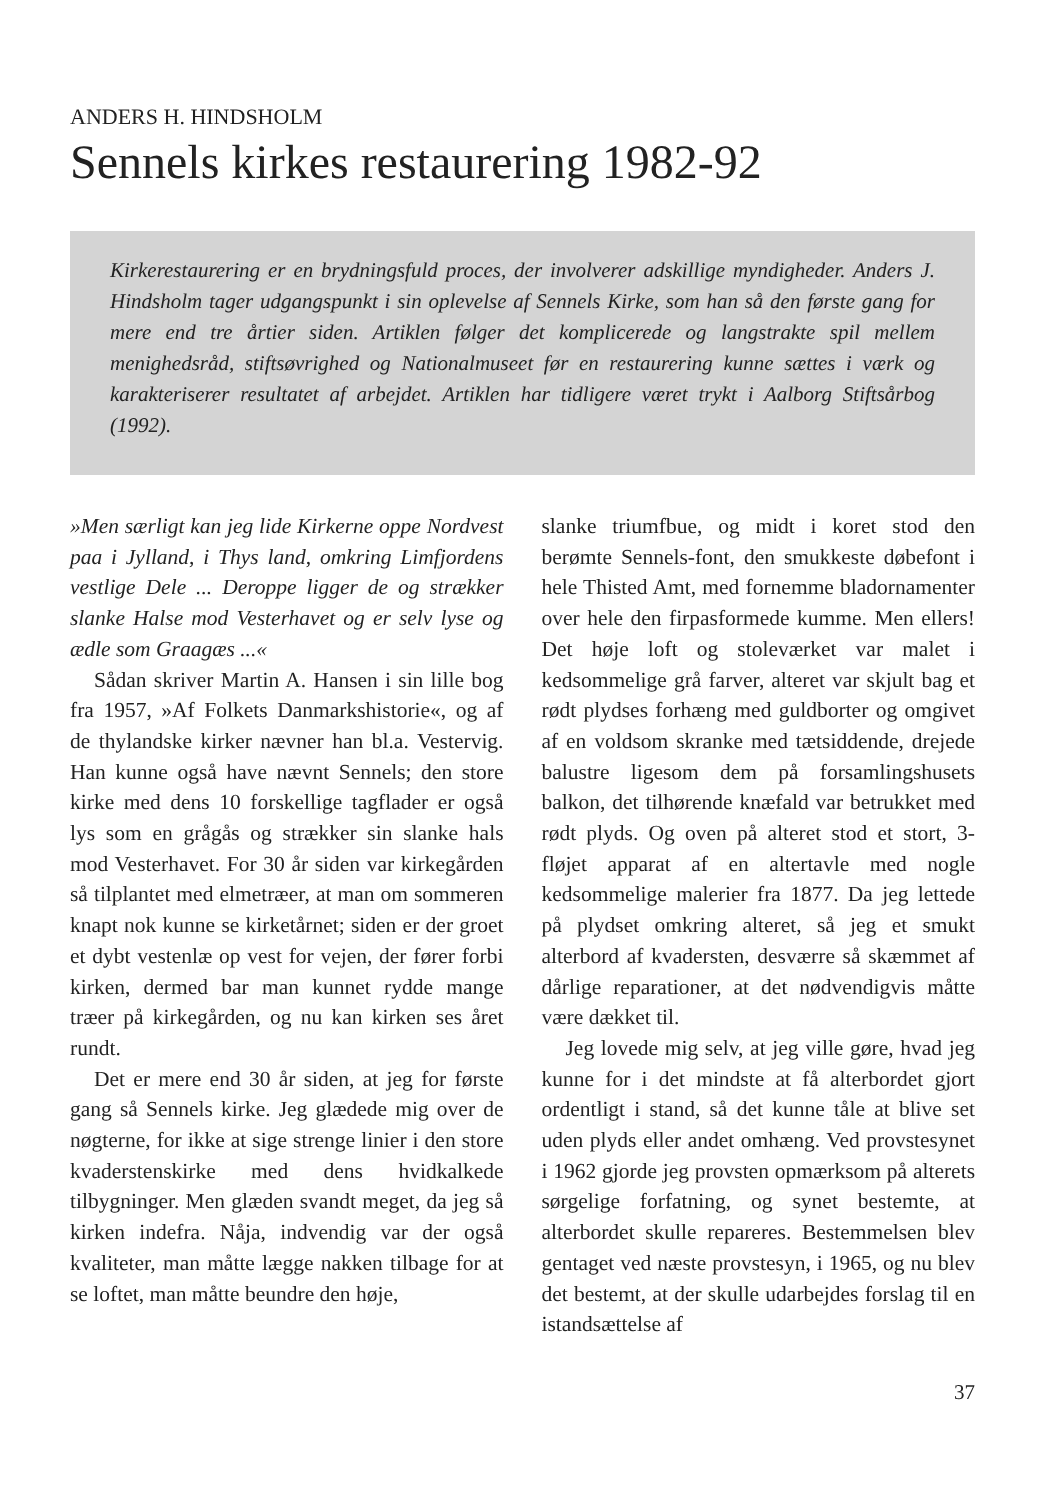ANDERS H. HINDSHOLM
Sennels kirkes restaurering 1982-92
Kirkerestaurering er en brydningsfuld proces, der involverer adskillige myndigheder. Anders J. Hindsholm tager udgangspunkt i sin oplevelse af Sennels Kirke, som han så den første gang for mere end tre årtier siden. Artiklen følger det komplicerede og langstrakte spil mellem menighedsråd, stiftsøvrighed og Nationalmuseet før en restaurering kunne sættes i værk og karakteriserer resultatet af arbejdet. Artiklen har tidligere været trykt i Aalborg Stiftsårbog (1992).
»Men særligt kan jeg lide Kirkerne oppe Nordvest paa i Jylland, i Thys land, omkring Limfjordens vestlige Dele ... Deroppe ligger de og strækker slanke Halse mod Vesterhavet og er selv lyse og ædle som Graagæs ...«
Sådan skriver Martin A. Hansen i sin lille bog fra 1957, »Af Folkets Danmarkshistorie«, og af de thylandske kirker nævner han bl.a. Vestervig. Han kunne også have nævnt Sennels; den store kirke med dens 10 forskellige tagflader er også lys som en grågås og strækker sin slanke hals mod Vesterhavet. For 30 år siden var kirkegården så tilplantet med elmetræer, at man om sommeren knapt nok kunne se kirketårnet; siden er der groet et dybt vestenlæ op vest for vejen, der fører forbi kirken, dermed bar man kunnet rydde mange træer på kirkegården, og nu kan kirken ses året rundt.
Det er mere end 30 år siden, at jeg for første gang så Sennels kirke. Jeg glædede mig over de nøgterne, for ikke at sige strenge linier i den store kvaderstenskirke med dens hvidkalkede tilbygninger. Men glæden svandt meget, da jeg så kirken indefra. Nåja, indvendig var der også kvaliteter, man måtte lægge nakken tilbage for at se loftet, man måtte beundre den høje,
slanke triumfbue, og midt i koret stod den berømte Sennels-font, den smukkeste døbefont i hele Thisted Amt, med fornemme bladornamenter over hele den firpasformede kumme. Men ellers! Det høje loft og stoleværket var malet i kedsommelige grå farver, alteret var skjult bag et rødt plydses forhæng med guldborter og omgivet af en voldsom skranke med tætsiddende, drejede balustre ligesom dem på forsamlingshusets balkon, det tilhørende knæfald var betrukket med rødt plyds. Og oven på alteret stod et stort, 3-fløjet apparat af en altertavle med nogle kedsommelige malerier fra 1877. Da jeg lettede på plydset omkring alteret, så jeg et smukt alterbord af kvadersten, desværre så skæmmet af dårlige reparationer, at det nødvendigvis måtte være dækket til.
Jeg lovede mig selv, at jeg ville gøre, hvad jeg kunne for i det mindste at få alterbordet gjort ordentligt i stand, så det kunne tåle at blive set uden plyds eller andet omhæng. Ved provstesynet i 1962 gjorde jeg provsten opmærksom på alterets sørgelige forfatning, og synet bestemte, at alterbordet skulle repareres. Bestemmelsen blev gentaget ved næste provstesyn, i 1965, og nu blev det bestemt, at der skulle udarbejdes forslag til en istandsættelse af
37